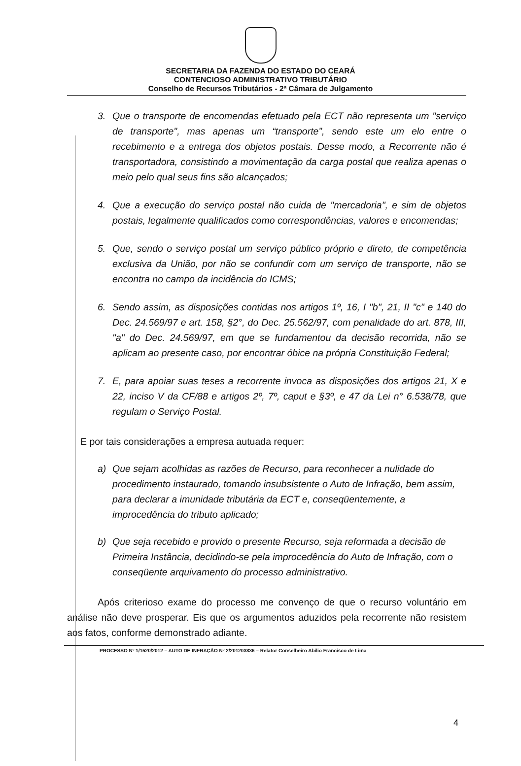SECRETARIA DA FAZENDA DO ESTADO DO CEARÁ
CONTENCIOSO ADMINISTRATIVO TRIBUTÁRIO
Conselho de Recursos Tributários - 2ª Câmara de Julgamento
3. Que o transporte de encomendas efetuado pela ECT não representa um "serviço de transporte", mas apenas um “transporte”, sendo este um elo entre o recebimento e a entrega dos objetos postais. Desse modo, a Recorrente não é transportadora, consistindo a movimentação da carga postal que realiza apenas o meio pelo qual seus fins são alcançados;
4. Que a execução do serviço postal não cuida de "mercadoria", e sim de objetos postais, legalmente qualificados como correspondências, valores e encomendas;
5. Que, sendo o serviço postal um serviço público próprio e direto, de competência exclusiva da União, por não se confundir com um serviço de transporte, não se encontra no campo da incidência do ICMS;
6. Sendo assim, as disposições contidas nos artigos 1º, 16, I "b", 21, II "c" e 140 do Dec. 24.569/97 e art. 158, §2°, do Dec. 25.562/97, com penalidade do art. 878, III, "a" do Dec. 24.569/97, em que se fundamentou da decisão recorrida, não se aplicam ao presente caso, por encontrar óbice na própria Constituição Federal;
7. E, para apoiar suas teses a recorrente invoca as disposições dos artigos 21, X e 22, inciso V da CF/88 e artigos 2º, 7º, caput e §3º, e 47 da Lei n° 6.538/78, que regulam o Serviço Postal.
E por tais considerações a empresa autuada requer:
a) Que sejam acolhidas as razões de Recurso, para reconhecer a nulidade do procedimento instaurado, tomando insubsistente o Auto de Infração, bem assim, para declarar a imunidade tributária da ECT e, conseqüentemente, a improcedência do tributo aplicado;
b) Que seja recebido e provido o presente Recurso, seja reformada a decisão de Primeira Instância, decidindo-se pela improcedência do Auto de Infração, com o conseqüente arquivamento do processo administrativo.
Após criterioso exame do processo me convenço de que o recurso voluntário em análise não deve prosperar. Eis que os argumentos aduzidos pela recorrente não resistem aos fatos, conforme demonstrado adiante.
PROCESSO Nº 1/1520/2012 – AUTO DE INFRAÇÃO Nº 2/201203836 – Relator Conselheiro Abílio Francisco de Lima
4